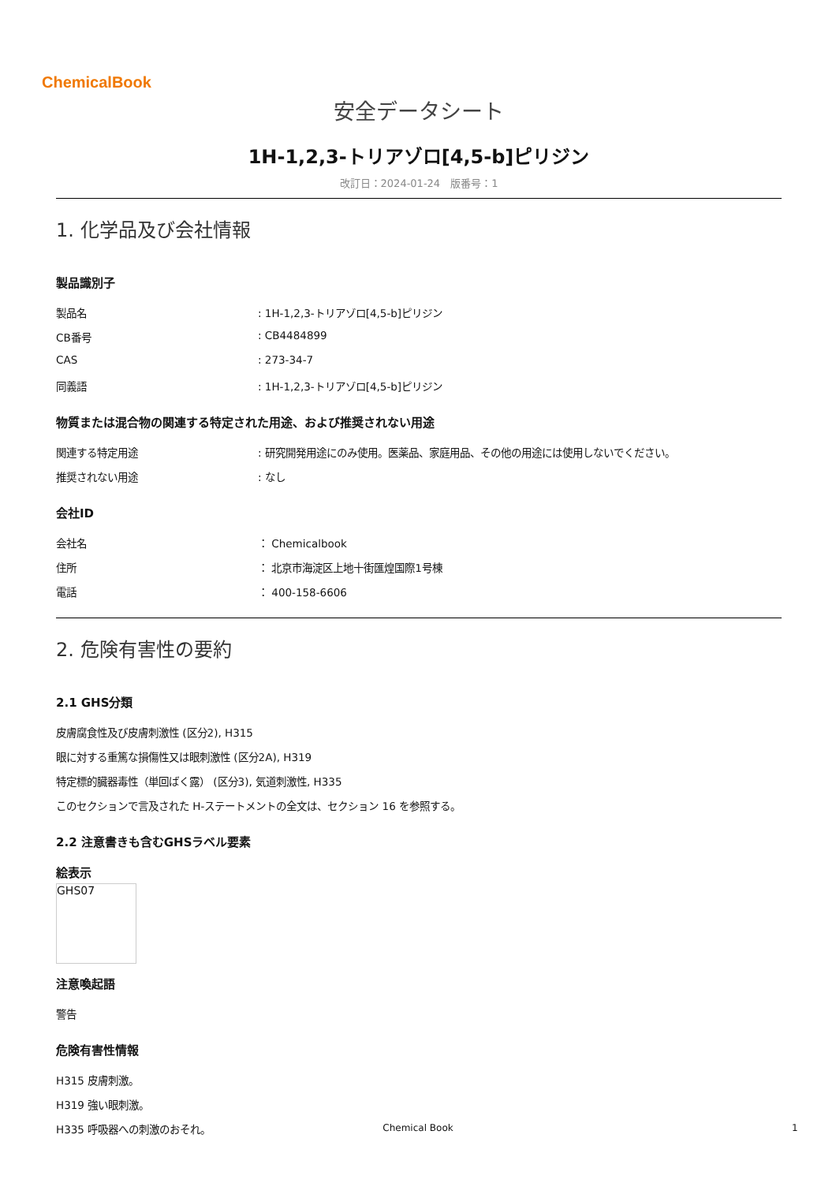ChemicalBook
安全データシート
1H-1,2,3-トリアゾロ[4,5-b]ピリジン
改訂日：2024-01-24　版番号：1
1. 化学品及び会社情報
製品識別子
製品名: 1H-1,2,3-トリアゾロ[4,5-b]ピリジン
CB番号: CB4484899
CAS: 273-34-7
同義語: 1H-1,2,3-トリアゾロ[4,5-b]ピリジン
物質または混合物の関連する特定された用途、および推奨されない用途
関連する特定用途: 研究開発用途にのみ使用。医薬品、家庭用品、その他の用途には使用しないでください。
推奨されない用途: なし
会社ID
会社名 ： Chemicalbook
住所 ： 北京市海淀区上地十街匯煌国際1号棟
電話 ： 400-158-6606
2. 危険有害性の要約
2.1 GHS分類
皮膚腐食性及び皮膚刺激性 (区分2), H315
眼に対する重篤な損傷性又は眼刺激性 (区分2A), H319
特定標的臓器毒性（単回ばく露） (区分3), 気道刺激性, H335
このセクションで言及された H-ステートメントの全文は、セクション 16 を参照する。
2.2 注意書きも含むGHSラベル要素
絵表示
GHS07
注意喚起語
警告
危険有害性情報
H315 皮膚刺激。
H319 強い眼刺激。
H335 呼吸器への刺激のおそれ。
Chemical Book 1